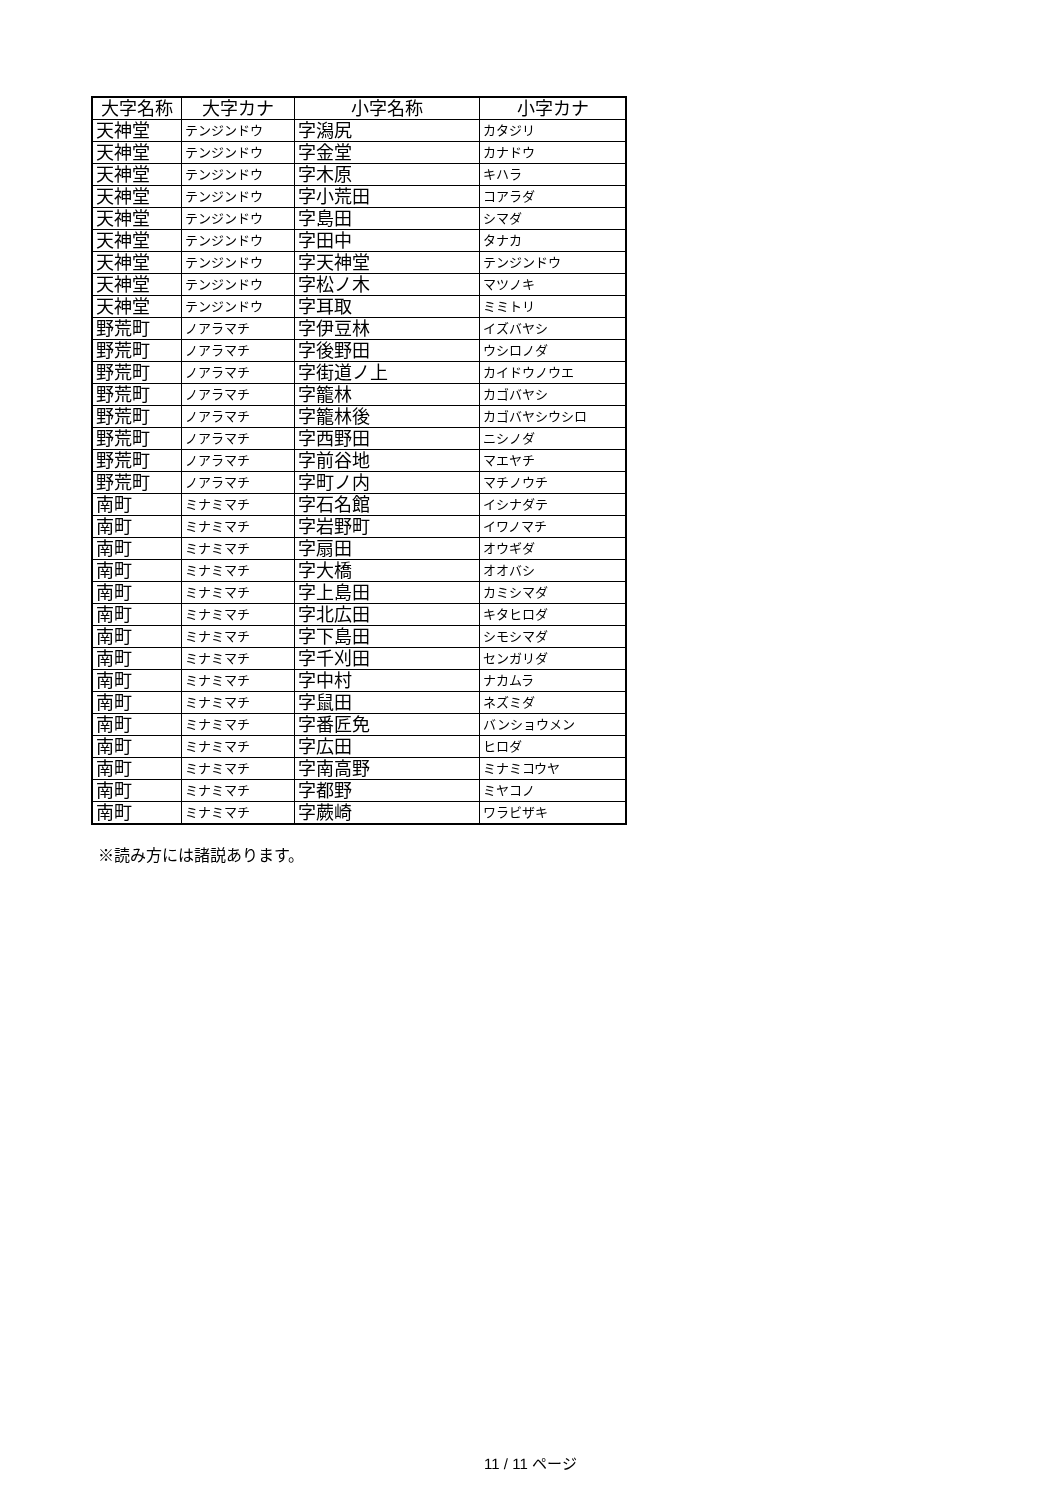| 大字名称 | 大字カナ | 小字名称 | 小字カナ |
| --- | --- | --- | --- |
| 天神堂 | テンジンドウ | 字潟尻 | カタジリ |
| 天神堂 | テンジンドウ | 字金堂 | カナドウ |
| 天神堂 | テンジンドウ | 字木原 | キハラ |
| 天神堂 | テンジンドウ | 字小荒田 | コアラダ |
| 天神堂 | テンジンドウ | 字島田 | シマダ |
| 天神堂 | テンジンドウ | 字田中 | タナカ |
| 天神堂 | テンジンドウ | 字天神堂 | テンジンドウ |
| 天神堂 | テンジンドウ | 字松ノ木 | マツノキ |
| 天神堂 | テンジンドウ | 字耳取 | ミミトリ |
| 野荒町 | ノアラマチ | 字伊豆林 | イズバヤシ |
| 野荒町 | ノアラマチ | 字後野田 | ウシロノダ |
| 野荒町 | ノアラマチ | 字街道ノ上 | カイドウノウエ |
| 野荒町 | ノアラマチ | 字籠林 | カゴバヤシ |
| 野荒町 | ノアラマチ | 字籠林後 | カゴバヤシウシロ |
| 野荒町 | ノアラマチ | 字西野田 | ニシノダ |
| 野荒町 | ノアラマチ | 字前谷地 | マエヤチ |
| 野荒町 | ノアラマチ | 字町ノ内 | マチノウチ |
| 南町 | ミナミマチ | 字石名館 | イシナダテ |
| 南町 | ミナミマチ | 字岩野町 | イワノマチ |
| 南町 | ミナミマチ | 字扇田 | オウギダ |
| 南町 | ミナミマチ | 字大橋 | オオバシ |
| 南町 | ミナミマチ | 字上島田 | カミシマダ |
| 南町 | ミナミマチ | 字北広田 | キタヒロダ |
| 南町 | ミナミマチ | 字下島田 | シモシマダ |
| 南町 | ミナミマチ | 字千刈田 | センガリダ |
| 南町 | ミナミマチ | 字中村 | ナカムラ |
| 南町 | ミナミマチ | 字鼠田 | ネズミダ |
| 南町 | ミナミマチ | 字番匠免 | バンショウメン |
| 南町 | ミナミマチ | 字広田 | ヒロダ |
| 南町 | ミナミマチ | 字南高野 | ミナミコウヤ |
| 南町 | ミナミマチ | 字都野 | ミヤコノ |
| 南町 | ミナミマチ | 字蕨崎 | ワラビザキ |
※読み方には諸説あります。
11 / 11 ページ